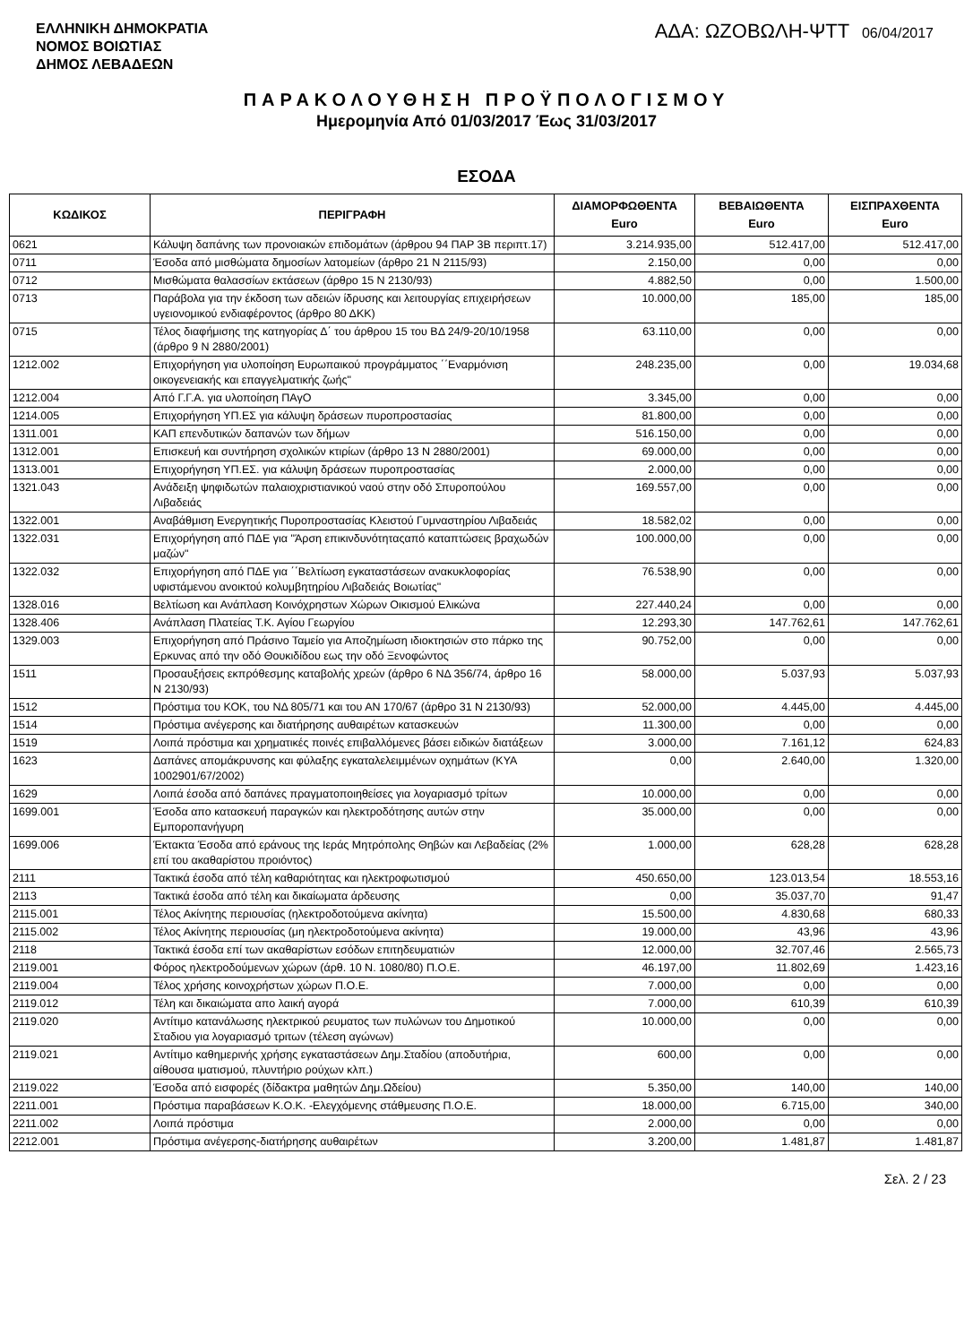ΕΛΛΗΝΙΚΗ ΔΗΜΟΚΡΑΤΙΑ
ΝΟΜΟΣ ΒΟΙΩΤΙΑΣ
ΔΗΜΟΣ ΛΕΒΑΔΕΩΝ
ΑΔΑ: ΩΖΟΒΩΛΗ-ΨΤΤ 06/04/2017
ΠΑΡΑΚΟΛΟΥΘΗΣΗ ΠΡΟΫΠΟΛΟΓΙΣΜΟΥ
Ημερομηνία Από 01/03/2017 Έως 31/03/2017
ΕΣΟΔΑ
| ΚΩΔΙΚΟΣ | ΠΕΡΙΓΡΑΦΗ | ΔΙΑΜΟΡΦΩΘΕΝΤΑ Euro | ΒΕΒΑΙΩΘΕΝΤΑ Euro | ΕΙΣΠΡΑΧΘΕΝΤΑ Euro |
| --- | --- | --- | --- | --- |
| 0621 | Κάλυψη δαπάνης των προνοιακών επιδομάτων (άρθρου 94 ΠΑΡ 3Β περιπτ.17) | 3.214.935,00 | 512.417,00 | 512.417,00 |
| 0711 | Έσοδα από μισθώματα δημοσίων λατομείων (άρθρο 21 Ν 2115/93) | 2.150,00 | 0,00 | 0,00 |
| 0712 | Μισθώματα θαλασσίων εκτάσεων (άρθρο 15 Ν 2130/93) | 4.882,50 | 0,00 | 1.500,00 |
| 0713 | Παράβολα για την έκδοση των αδειών ίδρυσης και λειτουργίας επιχειρήσεων υγειονομικού ενδιαφέροντος (άρθρο 80 ΔΚΚ) | 10.000,00 | 185,00 | 185,00 |
| 0715 | Τέλος διαφήμισης της κατηγορίας Δ΄ του άρθρου 15 του ΒΔ 24/9-20/10/1958 (άρθρο 9 Ν 2880/2001) | 63.110,00 | 0,00 | 0,00 |
| 1212.002 | Επιχορήγηση για υλοποίηση Ευρωπαικού προγράμματος ΄΄Εναρμόνιση οικογενειακής και επαγγελματικής ζωής" | 248.235,00 | 0,00 | 19.034,68 |
| 1212.004 | Από Γ.Γ.Α. για υλοποίηση ΠΑγΟ | 3.345,00 | 0,00 | 0,00 |
| 1214.005 | Επιχορήγηση ΥΠ.ΕΣ για κάλυψη δράσεων πυροπροστασίας | 81.800,00 | 0,00 | 0,00 |
| 1311.001 | ΚΑΠ επενδυτικών δαπανών των δήμων | 516.150,00 | 0,00 | 0,00 |
| 1312.001 | Επισκευή και συντήρηση σχολικών κτιρίων (άρθρο 13 Ν 2880/2001) | 69.000,00 | 0,00 | 0,00 |
| 1313.001 | Επιχορήγηση ΥΠ.ΕΣ. για κάλυψη δράσεων πυροπροστασίας | 2.000,00 | 0,00 | 0,00 |
| 1321.043 | Ανάδειξη ψηφιδωτών παλαιοχριστιανικού ναού στην οδό Σπυροπούλου Λιβαδειάς | 169.557,00 | 0,00 | 0,00 |
| 1322.001 | Αναβάθμιση Ενεργητικής Πυροπροστασίας Κλειστού Γυμναστηρίου Λιβαδειάς | 18.582,02 | 0,00 | 0,00 |
| 1322.031 | Επιχορήγηση από ΠΔΕ για "Άρση επικινδυνότηταςαπό καταπτώσεις βραχωδών μαζών" | 100.000,00 | 0,00 | 0,00 |
| 1322.032 | Επιχορήγηση από ΠΔΕ για ΄΄Βελτίωση εγκαταστάσεων ανακυκλοφορίας υφιστάμενου ανοικτού κολυμβητηρίου Λιβαδειάς Βοιωτίας" | 76.538,90 | 0,00 | 0,00 |
| 1328.016 | Βελτίωση και Ανάπλαση Κοινόχρηστων Χώρων Οικισμού Ελικώνα | 227.440,24 | 0,00 | 0,00 |
| 1328.406 | Ανάπλαση Πλατείας Τ.Κ. Αγίου Γεωργίου | 12.293,30 | 147.762,61 | 147.762,61 |
| 1329.003 | Επιχορήγηση από Πράσινο Ταμείο για Αποζημίωση ιδιοκτησιών στο πάρκο της Ερκυνας από την οδό Θουκιδίδου εως την οδό Ξενοφώντος | 90.752,00 | 0,00 | 0,00 |
| 1511 | Προσαυξήσεις εκπρόθεσμης καταβολής χρεών (άρθρο 6 ΝΔ 356/74, άρθρο 16 Ν 2130/93) | 58.000,00 | 5.037,93 | 5.037,93 |
| 1512 | Πρόστιμα του ΚΟΚ, του ΝΔ 805/71 και του ΑΝ 170/67 (άρθρο 31 Ν 2130/93) | 52.000,00 | 4.445,00 | 4.445,00 |
| 1514 | Πρόστιμα ανέγερσης και διατήρησης αυθαιρέτων κατασκευών | 11.300,00 | 0,00 | 0,00 |
| 1519 | Λοιπά πρόστιμα και χρηματικές ποινές επιβαλλόμενες βάσει ειδικών διατάξεων | 3.000,00 | 7.161,12 | 624,83 |
| 1623 | Δαπάνες απομάκρυνσης και φύλαξης εγκαταλελειμμένων οχημάτων (ΚΥΑ 1002901/67/2002) | 0,00 | 2.640,00 | 1.320,00 |
| 1629 | Λοιπά έσοδα από δαπάνες πραγματοποιηθείσες για λογαριασμό τρίτων | 10.000,00 | 0,00 | 0,00 |
| 1699.001 | Έσοδα απο κατασκευή παραγκών και ηλεκτροδότησης αυτών στην Εμποροπανήγυρη | 35.000,00 | 0,00 | 0,00 |
| 1699.006 | Έκτακτα Έσοδα από εράνους της Ιεράς Μητρόπολης Θηβών και Λεβαδείας (2% επί του ακαθαρίστου προιόντος) | 1.000,00 | 628,28 | 628,28 |
| 2111 | Τακτικά έσοδα από τέλη καθαριότητας και ηλεκτροφωτισμού | 450.650,00 | 123.013,54 | 18.553,16 |
| 2113 | Τακτικά έσοδα από τέλη και δικαίωματα άρδευσης | 0,00 | 35.037,70 | 91,47 |
| 2115.001 | Τέλος Ακίνητης περιουσίας (ηλεκτροδοτούμενα ακίνητα) | 15.500,00 | 4.830,68 | 680,33 |
| 2115.002 | Τέλος Ακίνητης περιουσίας (μη ηλεκτροδοτούμενα ακίνητα) | 19.000,00 | 43,96 | 43,96 |
| 2118 | Τακτικά έσοδα επί των ακαθαρίστων εσόδων επιτηδευματιών | 12.000,00 | 32.707,46 | 2.565,73 |
| 2119.001 | Φόρος ηλεκτροδούμενων χώρων (άρθ. 10 Ν. 1080/80) Π.Ο.Ε. | 46.197,00 | 11.802,69 | 1.423,16 |
| 2119.004 | Τέλος χρήσης κοινοχρήστων χώρων Π.Ο.Ε. | 7.000,00 | 0,00 | 0,00 |
| 2119.012 | Τέλη και δικαιώματα απο λαική αγορά | 7.000,00 | 610,39 | 610,39 |
| 2119.020 | Αντίτιμο κατανάλωσης ηλεκτρικού ρευματος των πυλώνων του Δημοτικού Σταδιου για λογαριασμό τριτων (τέλεση αγώνων) | 10.000,00 | 0,00 | 0,00 |
| 2119.021 | Αντίτιμο καθημερινής χρήσης εγκαταστάσεων Δημ.Σταδίου (αποδυτήρια, αίθουσα ιματισμού, πλυντήριο ρούχων κλπ.) | 600,00 | 0,00 | 0,00 |
| 2119.022 | Έσοδα από εισφορές (δίδακτρα μαθητών Δημ.Ωδείου) | 5.350,00 | 140,00 | 140,00 |
| 2211.001 | Πρόστιμα παραβάσεων Κ.Ο.Κ. -Ελεγχόμενης στάθμευσης Π.Ο.Ε. | 18.000,00 | 6.715,00 | 340,00 |
| 2211.002 | Λοιπά πρόστιμα | 2.000,00 | 0,00 | 0,00 |
| 2212.001 | Πρόστιμα ανέγερσης-διατήρησης αυθαιρέτων | 3.200,00 | 1.481,87 | 1.481,87 |
Σελ. 2 / 23